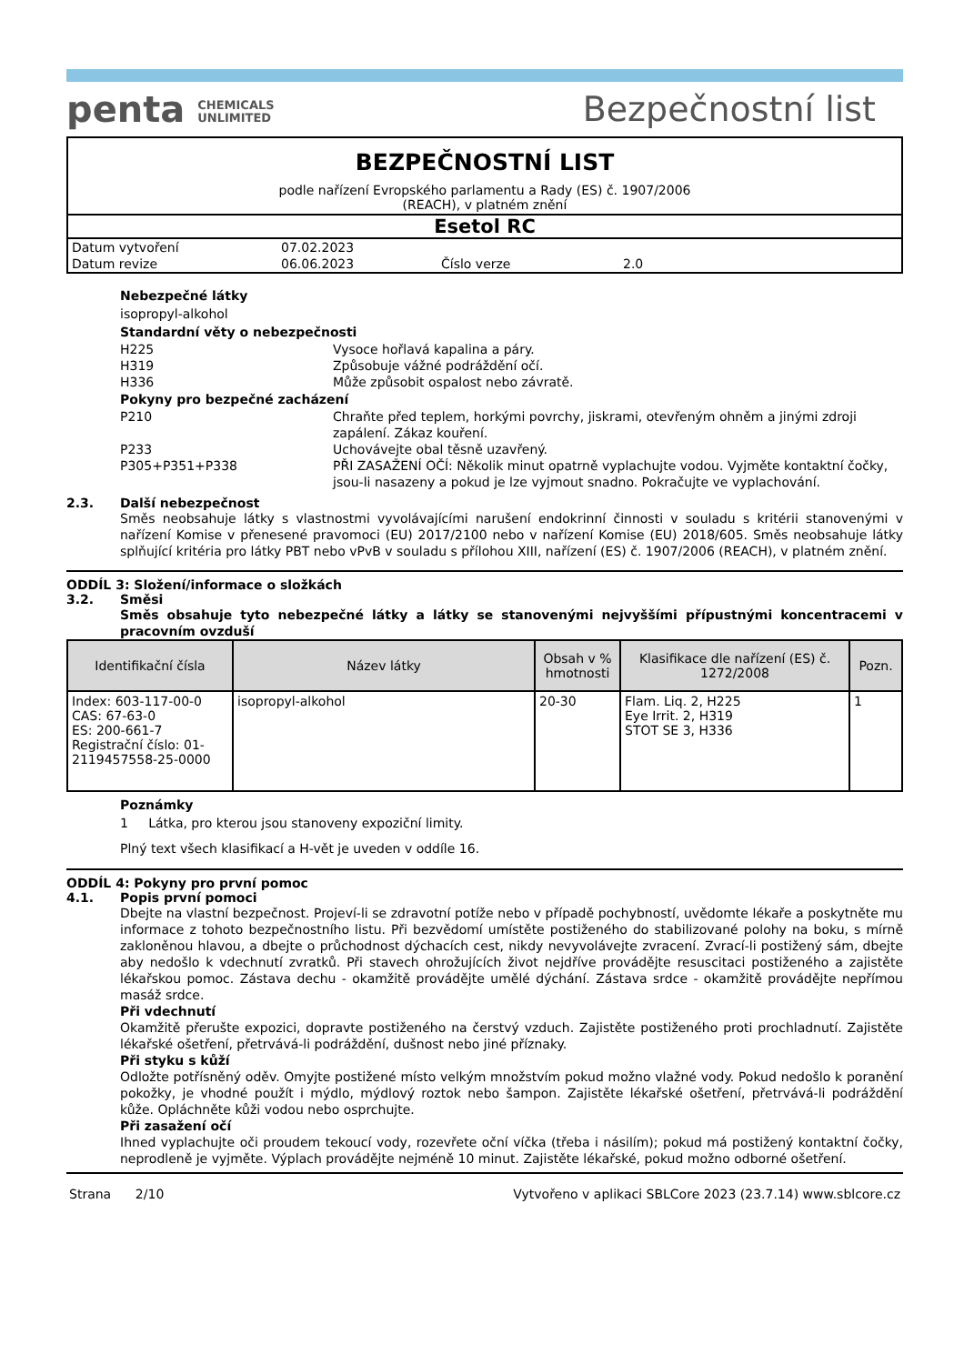penta CHEMICALS
UNLIMITED
Bezpečnostní list
BEZPEČNOSTNÍ LIST
podle nařízení Evropského parlamentu a Rady (ES) č. 1907/2006
(REACH), v platném znění
Esetol RC
Datum vytvoření 07.02.2023
Datum revize 06.06.2023 Číslo verze 2.0
Nebezpečné látky
isopropyl-alkohol
Standardní věty o nebezpečnosti
H225 Vysoce hořlavá kapalina a páry.
H319 Způsobuje vážné podráždění očí.
H336 Může způsobit ospalost nebo závratě.
Pokyny pro bezpečné zacházení
P210 Chraňte před teplem, horkými povrchy, jiskrami, otevřeným ohněm a jinými zdroji zapálení. Zákaz kouření.
P233 Uchovávejte obal těsně uzavřený.
P305+P351+P338 PŘI ZASAŽENÍ OČÍ: Několik minut opatrně vyplachujte vodou. Vyjměte kontaktní čočky, jsou-li nasazeny a pokud je lze vyjmout snadno. Pokračujte ve vyplachování.
2.3. Další nebezpečnost
Směs neobsahuje látky s vlastnostmi vyvolávajícími narušení endokrinní činnosti v souladu s kritérii stanovenými v nařízení Komise v přenesené pravomoci (EU) 2017/2100 nebo v nařízení Komise (EU) 2018/605. Směs neobsahuje látky splňující kritéria pro látky PBT nebo vPvB v souladu s přílohou XIII, nařízení (ES) č. 1907/2006 (REACH), v platném znění.
ODDÍL 3: Složení/informace o složkách
3.2. Směsi
Směs obsahuje tyto nebezpečné látky a látky se stanovenými nejvyššími přípustnými koncentracemi v pracovním ovzduší
| Identifikační čísla | Název látky | Obsah v % hmotnosti | Klasifikace dle nařízení (ES) č. 1272/2008 | Pozn. |
| --- | --- | --- | --- | --- |
| Index: 603-117-00-0 CAS: 67-63-0 ES: 200-661-7 Registrační číslo: 01-2119457558-25-0000 | isopropyl-alkohol | 20-30 | Flam. Liq. 2, H225 Eye Irrit. 2, H319 STOT SE 3, H336 | 1 |
Poznámky
1 Látka, pro kterou jsou stanoveny expoziční limity.
Plný text všech klasifikací a H-vět je uveden v oddíle 16.
ODDÍL 4: Pokyny pro první pomoc
4.1. Popis první pomoci
Dbejte na vlastní bezpečnost. Projeví-li se zdravotní potíže nebo v případě pochybností, uvědomte lékaře a poskytněte mu informace z tohoto bezpečnostního listu. Při bezvědomí umístěte postiženého do stabilizované polohy na boku, s mírně zakloněnou hlavou, a dbejte o průchodnost dýchacích cest, nikdy nevyvolávejte zvracení. Zvrací-li postižený sám, dbejte aby nedošlo k vdechnutí zvratků. Při stavech ohrožujících život nejdříve provádějte resuscitaci postiženého a zajistěte lékařskou pomoc. Zástava dechu - okamžitě provádějte umělé dýchání. Zástava srdce - okamžitě provádějte nepřímou masáž srdce.
Při vdechnutí
Okamžitě přerušte expozici, dopravte postiženého na čerstvý vzduch. Zajistěte postiženého proti prochladnutí. Zajistěte lékařské ošetření, přetrvává-li podráždění, dušnost nebo jiné příznaky.
Při styku s kůží
Odložte potřísněný oděv. Omyjte postižené místo velkým množstvím pokud možno vlažné vody. Pokud nedošlo k poranění pokožky, je vhodné použít i mýdlo, mýdlový roztok nebo šampon. Zajistěte lékařské ošetření, přetrvává-li podráždění kůže. Opláchněte kůži vodou nebo osprchujte.
Při zasažení očí
Ihned vyplachujte oči proudem tekoucí vody, rozevřete oční víčka (třeba i násilím); pokud má postižený kontaktní čočky, neprodleně je vyjměte. Výplach provádějte nejméně 10 minut. Zajistěte lékařské, pokud možno odborné ošetření.
Strana 2/10 Vytvořeno v aplikaci SBLCore 2023 (23.7.14) www.sblcore.cz